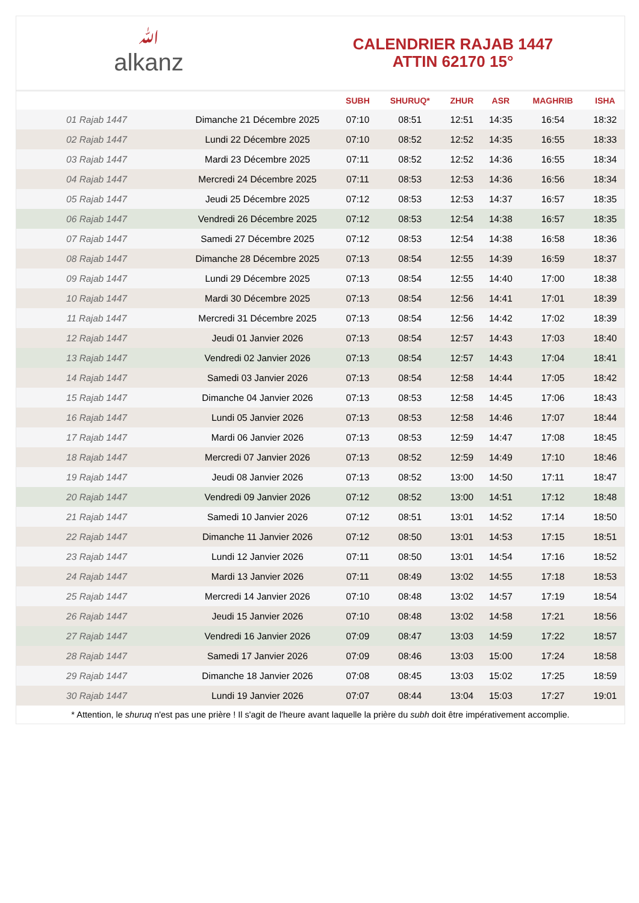ﷲalkanz
CALENDRIER RAJAB 1447
ATTIN 62170 15°
| | | SUBH | SHURUQ* | ZHUR | ASR | MAGHRIB | ISHA |
| --- | --- | --- | --- | --- | --- | --- | --- |
| 01 Rajab 1447 | Dimanche 21 Décembre 2025 | 07:10 | 08:51 | 12:51 | 14:35 | 16:54 | 18:32 |
| 02 Rajab 1447 | Lundi 22 Décembre 2025 | 07:10 | 08:52 | 12:52 | 14:35 | 16:55 | 18:33 |
| 03 Rajab 1447 | Mardi 23 Décembre 2025 | 07:11 | 08:52 | 12:52 | 14:36 | 16:55 | 18:34 |
| 04 Rajab 1447 | Mercredi 24 Décembre 2025 | 07:11 | 08:53 | 12:53 | 14:36 | 16:56 | 18:34 |
| 05 Rajab 1447 | Jeudi 25 Décembre 2025 | 07:12 | 08:53 | 12:53 | 14:37 | 16:57 | 18:35 |
| 06 Rajab 1447 | Vendredi 26 Décembre 2025 | 07:12 | 08:53 | 12:54 | 14:38 | 16:57 | 18:35 |
| 07 Rajab 1447 | Samedi 27 Décembre 2025 | 07:12 | 08:53 | 12:54 | 14:38 | 16:58 | 18:36 |
| 08 Rajab 1447 | Dimanche 28 Décembre 2025 | 07:13 | 08:54 | 12:55 | 14:39 | 16:59 | 18:37 |
| 09 Rajab 1447 | Lundi 29 Décembre 2025 | 07:13 | 08:54 | 12:55 | 14:40 | 17:00 | 18:38 |
| 10 Rajab 1447 | Mardi 30 Décembre 2025 | 07:13 | 08:54 | 12:56 | 14:41 | 17:01 | 18:39 |
| 11 Rajab 1447 | Mercredi 31 Décembre 2025 | 07:13 | 08:54 | 12:56 | 14:42 | 17:02 | 18:39 |
| 12 Rajab 1447 | Jeudi 01 Janvier 2026 | 07:13 | 08:54 | 12:57 | 14:43 | 17:03 | 18:40 |
| 13 Rajab 1447 | Vendredi 02 Janvier 2026 | 07:13 | 08:54 | 12:57 | 14:43 | 17:04 | 18:41 |
| 14 Rajab 1447 | Samedi 03 Janvier 2026 | 07:13 | 08:54 | 12:58 | 14:44 | 17:05 | 18:42 |
| 15 Rajab 1447 | Dimanche 04 Janvier 2026 | 07:13 | 08:53 | 12:58 | 14:45 | 17:06 | 18:43 |
| 16 Rajab 1447 | Lundi 05 Janvier 2026 | 07:13 | 08:53 | 12:58 | 14:46 | 17:07 | 18:44 |
| 17 Rajab 1447 | Mardi 06 Janvier 2026 | 07:13 | 08:53 | 12:59 | 14:47 | 17:08 | 18:45 |
| 18 Rajab 1447 | Mercredi 07 Janvier 2026 | 07:13 | 08:52 | 12:59 | 14:49 | 17:10 | 18:46 |
| 19 Rajab 1447 | Jeudi 08 Janvier 2026 | 07:13 | 08:52 | 13:00 | 14:50 | 17:11 | 18:47 |
| 20 Rajab 1447 | Vendredi 09 Janvier 2026 | 07:12 | 08:52 | 13:00 | 14:51 | 17:12 | 18:48 |
| 21 Rajab 1447 | Samedi 10 Janvier 2026 | 07:12 | 08:51 | 13:01 | 14:52 | 17:14 | 18:50 |
| 22 Rajab 1447 | Dimanche 11 Janvier 2026 | 07:12 | 08:50 | 13:01 | 14:53 | 17:15 | 18:51 |
| 23 Rajab 1447 | Lundi 12 Janvier 2026 | 07:11 | 08:50 | 13:01 | 14:54 | 17:16 | 18:52 |
| 24 Rajab 1447 | Mardi 13 Janvier 2026 | 07:11 | 08:49 | 13:02 | 14:55 | 17:18 | 18:53 |
| 25 Rajab 1447 | Mercredi 14 Janvier 2026 | 07:10 | 08:48 | 13:02 | 14:57 | 17:19 | 18:54 |
| 26 Rajab 1447 | Jeudi 15 Janvier 2026 | 07:10 | 08:48 | 13:02 | 14:58 | 17:21 | 18:56 |
| 27 Rajab 1447 | Vendredi 16 Janvier 2026 | 07:09 | 08:47 | 13:03 | 14:59 | 17:22 | 18:57 |
| 28 Rajab 1447 | Samedi 17 Janvier 2026 | 07:09 | 08:46 | 13:03 | 15:00 | 17:24 | 18:58 |
| 29 Rajab 1447 | Dimanche 18 Janvier 2026 | 07:08 | 08:45 | 13:03 | 15:02 | 17:25 | 18:59 |
| 30 Rajab 1447 | Lundi 19 Janvier 2026 | 07:07 | 08:44 | 13:04 | 15:03 | 17:27 | 19:01 |
* Attention, le shuruq n'est pas une prière ! Il s'agit de l'heure avant laquelle la prière du subh doit être impérativement accomplie.